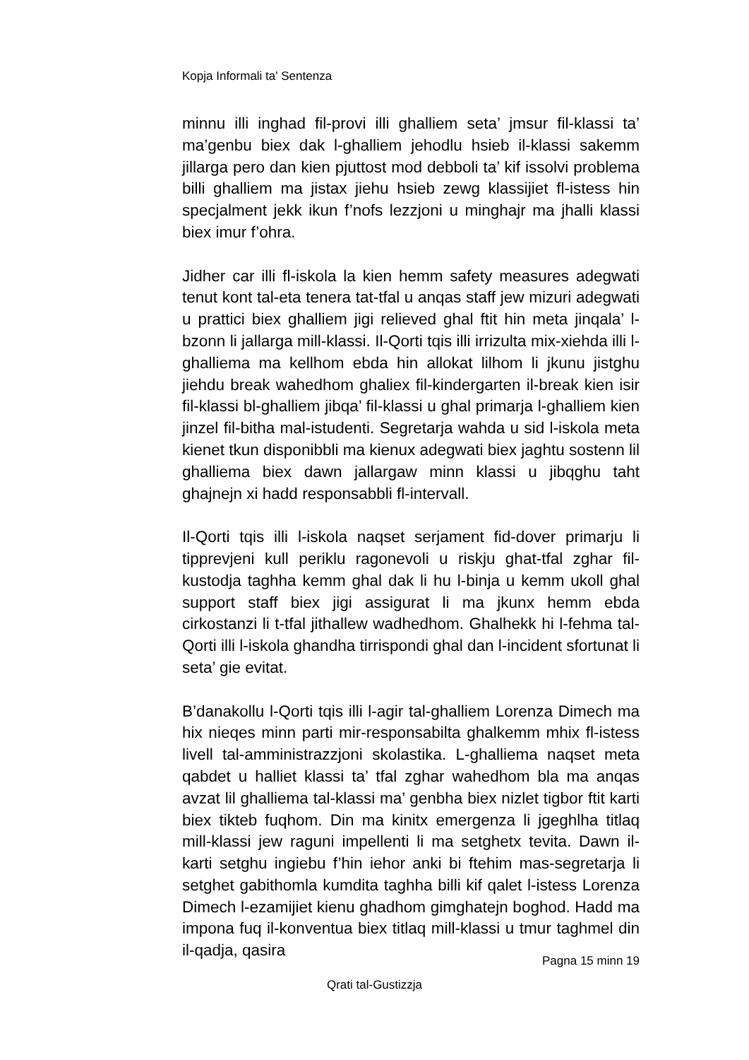Kopja Informali ta' Sentenza
minnu illi inghad fil-provi illi ghalliem seta’ jmsur fil-klassi ta’ ma’genbu biex dak l-ghalliem jehodlu hsieb il-klassi sakemm jillarga pero dan kien pjuttost mod debboli ta’ kif issolvi problema billi ghalliem ma jistax jiehu hsieb zewg klassijiet fl-istess hin specjalment jekk ikun f’nofs lezzjoni u minghajr ma jhalli klassi biex imur f’ohra.
Jidher car illi fl-iskola la kien hemm safety measures adegwati tenut kont tal-eta tenera tat-tfal u anqas staff jew mizuri adegwati u prattici biex ghalliem jigi relieved ghal ftit hin meta jinqala’ l-bzonn li jallarga mill-klassi. Il-Qorti tqis illi irrizulta mix-xiehda illi l-ghalliema ma kellhom ebda hin allokat lilhom li jkunu jistghu jiehdu break wahedhom ghaliex fil-kindergarten il-break kien isir fil-klassi bl-ghalliem jibqa’ fil-klassi u ghal primarja l-ghalliem kien jinzel fil-bitha mal-istudenti. Segretarja wahda u sid l-iskola meta kienet tkun disponibbli ma kienux adegwati biex jaghtu sostenn lil ghalliema biex dawn jallargaw minn klassi u jibqghu taht ghajnejn xi hadd responsabbli fl-intervall.
Il-Qorti tqis illi l-iskola naqset serjament fid-dover primarju li tipprevjeni kull periklu ragonevoli u riskju ghat-tfal zghar fil-kustodja taghha kemm ghal dak li hu l-binja u kemm ukoll ghal support staff biex jigi assigurat li ma jkunx hemm ebda cirkostanzi li t-tfal jithallew wadhedhom. Ghalhekk hi l-fehma tal-Qorti illi l-iskola ghandha tirrispondi ghal dan l-incident sfortunat li seta’ gie evitat.
B’danakollu l-Qorti tqis illi l-agir tal-ghalliem Lorenza Dimech ma hix nieqes minn parti mir-responsabilta ghalkemm mhix fl-istess livell tal-amministrazzjoni skolastika. L-ghalliema naqset meta qabdet u halliet klassi ta’ tfal zghar wahedhom bla ma anqas avzat lil ghalliema tal-klassi ma’ genbha biex nizlet tigbor ftit karti biex tikteb fuqhom. Din ma kinitx emergenza li jgeghlha titlaq mill-klassi jew raguni impellenti li ma setghetx tevita. Dawn il-karti setghu ingiebu f’hin iehor anki bi ftehim mas-segretarja li setghet gabithomla kumdita taghha billi kif qalet l-istess Lorenza Dimech l-ezamijiet kienu ghadhom gimghatejn boghod. Hadd ma impona fuq il-konventua biex titlaq mill-klassi u tmur taghmel din il-qadja, qasira
Pagna 15 minn 19
Qrati tal-Gustizzja